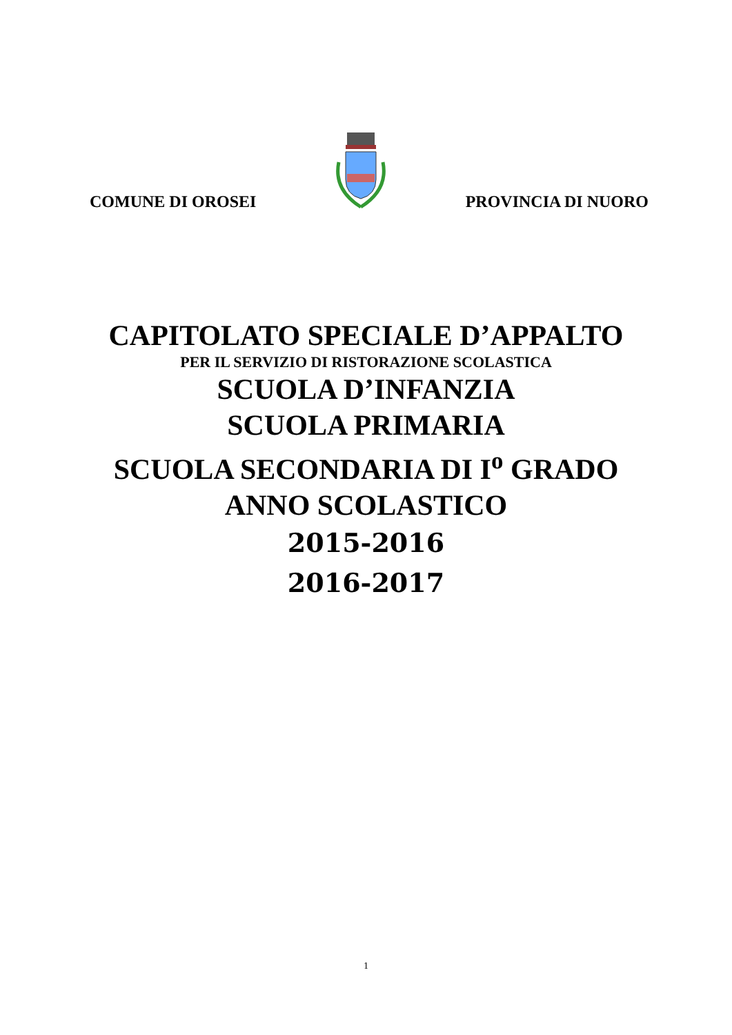COMUNE DI OROSEI PROVINCIA DI NUORO
CAPITOLATO SPECIALE D’APPALTO
PER IL SERVIZIO DI RISTORAZIONE SCOLASTICA
SCUOLA D’INFANZIA
SCUOLA PRIMARIA
SCUOLA SECONDARIA DI I<sup>o</sup> GRADO
ANNO SCOLASTICO
2015-2016
2016-2017
1